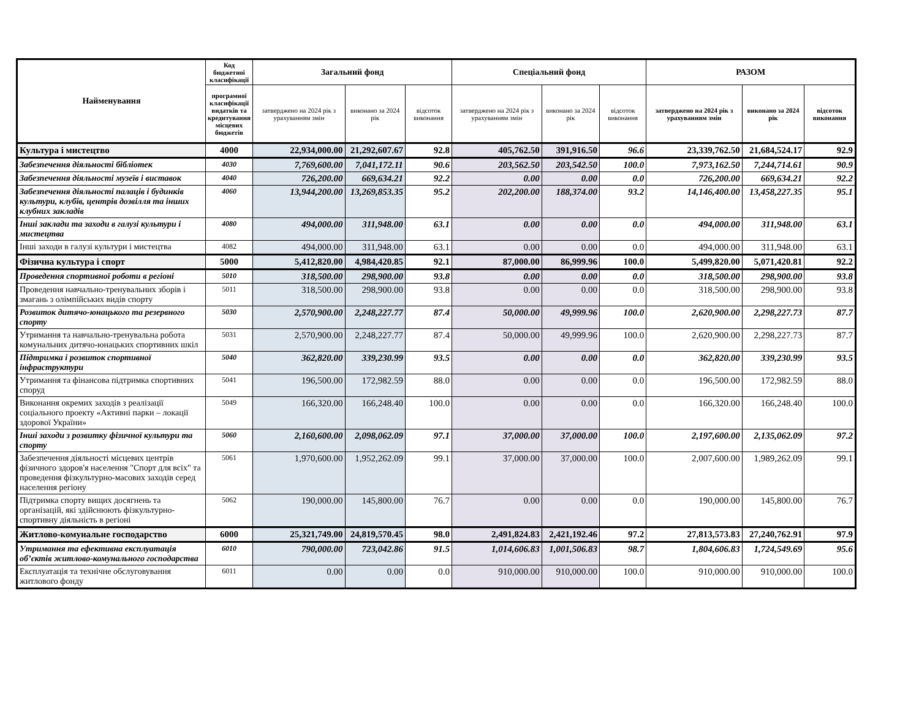| Найменування | Код бюджетної класифікації | Загальний фонд | | | Спеціальний фонд | | | РАЗОМ | | |
| --- | --- | --- | --- | --- | --- | --- | --- | --- | --- | --- |
| | програмної класифікації видатків та кредитування місцевих бюджетів | затверджено на 2024 рік з урахуванням змін | виконано за 2024 рік | відсоток виконання | затверджено на 2024 рік з урахуванням змін | виконано за 2024 рік | відсоток виконання | затверджено на 2024 рік з урахуванням змін | виконано за 2024 рік | відсоток виконання |
| Культура і мистецтво | 4000 | 22,934,000.00 | 21,292,607.67 | 92.8 | 405,762.50 | 391,916.50 | 96.6 | 23,339,762.50 | 21,684,524.17 | 92.9 |
| Забезпечення діяльності бібліотек | 4030 | 7,769,600.00 | 7,041,172.11 | 90.6 | 203,562.50 | 203,542.50 | 100.0 | 7,973,162.50 | 7,244,714.61 | 90.9 |
| Забезпечення діяльності музеїв і виставок | 4040 | 726,200.00 | 669,634.21 | 92.2 | 0.00 | 0.00 | 0.0 | 726,200.00 | 669,634.21 | 92.2 |
| Забезпечення діяльності палаців і будинків культури, клубів, центрів дозвілля та інших клубних закладів | 4060 | 13,944,200.00 | 13,269,853.35 | 95.2 | 202,200.00 | 188,374.00 | 93.2 | 14,146,400.00 | 13,458,227.35 | 95.1 |
| Інші заклади та заходи в галузі культури і мистецтва | 4080 | 494,000.00 | 311,948.00 | 63.1 | 0.00 | 0.00 | 0.0 | 494,000.00 | 311,948.00 | 63.1 |
| Інші заходи в галузі культури і мистецтва | 4082 | 494,000.00 | 311,948.00 | 63.1 | 0.00 | 0.00 | 0.0 | 494,000.00 | 311,948.00 | 63.1 |
| Фізична культура і спорт | 5000 | 5,412,820.00 | 4,984,420.85 | 92.1 | 87,000.00 | 86,999.96 | 100.0 | 5,499,820.00 | 5,071,420.81 | 92.2 |
| Проведення спортивної роботи в регіоні | 5010 | 318,500.00 | 298,900.00 | 93.8 | 0.00 | 0.00 | 0.0 | 318,500.00 | 298,900.00 | 93.8 |
| Проведення навчально-тренувальних зборів і змагань з олімпійських видів спорту | 5011 | 318,500.00 | 298,900.00 | 93.8 | 0.00 | 0.00 | 0.0 | 318,500.00 | 298,900.00 | 93.8 |
| Розвиток дитячо-юнацького та резервного спорту | 5030 | 2,570,900.00 | 2,248,227.77 | 87.4 | 50,000.00 | 49,999.96 | 100.0 | 2,620,900.00 | 2,298,227.73 | 87.7 |
| Утримання та навчально-тренувальна робота комунальних дитячо-юнацьких спортивних шкіл | 5031 | 2,570,900.00 | 2,248,227.77 | 87.4 | 50,000.00 | 49,999.96 | 100.0 | 2,620,900.00 | 2,298,227.73 | 87.7 |
| Підтримка і розвиток спортивної інфраструктури | 5040 | 362,820.00 | 339,230.99 | 93.5 | 0.00 | 0.00 | 0.0 | 362,820.00 | 339,230.99 | 93.5 |
| Утримання та фінансова підтримка спортивних споруд | 5041 | 196,500.00 | 172,982.59 | 88.0 | 0.00 | 0.00 | 0.0 | 196,500.00 | 172,982.59 | 88.0 |
| Виконання окремих заходів з реалізації соціального проекту «Активні парки – локації здорової України» | 5049 | 166,320.00 | 166,248.40 | 100.0 | 0.00 | 0.00 | 0.0 | 166,320.00 | 166,248.40 | 100.0 |
| Інші заходи з розвитку фізичної культури та спорту | 5060 | 2,160,600.00 | 2,098,062.09 | 97.1 | 37,000.00 | 37,000.00 | 100.0 | 2,197,600.00 | 2,135,062.09 | 97.2 |
| Забезпечення діяльності місцевих центрів фізичного здоров'я населення "Спорт для всіх" та проведення фізкультурно-масових заходів серед населення регіону | 5061 | 1,970,600.00 | 1,952,262.09 | 99.1 | 37,000.00 | 37,000.00 | 100.0 | 2,007,600.00 | 1,989,262.09 | 99.1 |
| Підтримка спорту вищих досягнень та організацій, які здійснюють фізкультурно-спортивну діяльність в регіоні | 5062 | 190,000.00 | 145,800.00 | 76.7 | 0.00 | 0.00 | 0.0 | 190,000.00 | 145,800.00 | 76.7 |
| Житлово-комунальне господарство | 6000 | 25,321,749.00 | 24,819,570.45 | 98.0 | 2,491,824.83 | 2,421,192.46 | 97.2 | 27,813,573.83 | 27,240,762.91 | 97.9 |
| Утримання та ефективна експлуатація об’єктів житлово-комунального господарства | 6010 | 790,000.00 | 723,042.86 | 91.5 | 1,014,606.83 | 1,001,506.83 | 98.7 | 1,804,606.83 | 1,724,549.69 | 95.6 |
| Експлуатація та технічне обслуговування житлового фонду | 6011 | 0.00 | 0.00 | 0.0 | 910,000.00 | 910,000.00 | 100.0 | 910,000.00 | 910,000.00 | 100.0 |